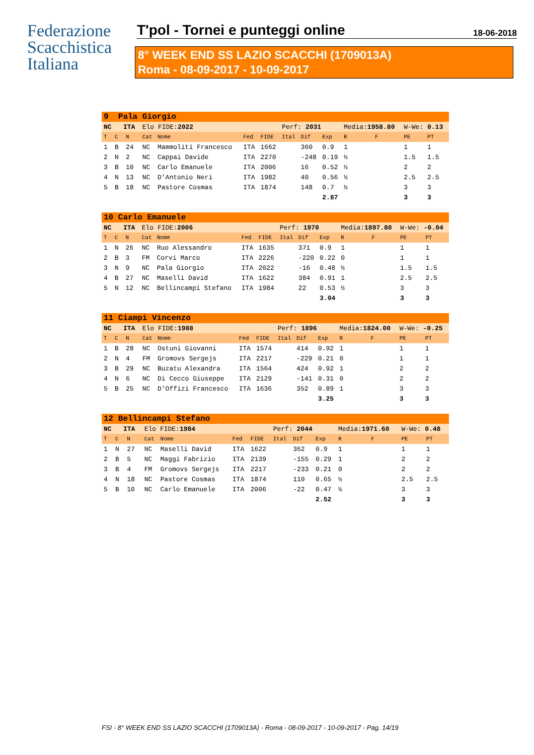Federazione
Scacchistica
Italiana
T'pol - Tornei e punteggi online 18-06-2018
8° WEEK END SS LAZIO SCACCHI (1709013A)
Roma - 08-09-2017 - 10-09-2017
| 9 Pala Giorgio | | | | | | | | | | | | | |
| NC ITA | | | Elo FIDE: 2022 | | | | Perf: 2031 | | | Media: 1958.80 | | W-We: 0.13 | |
| T | C | N | Cat | Nome | Fed | FIDE | Ital | Dif | Exp | R | F | PE | PT |
| 1 | B | 24 | NC | Mammoliti Francesco | ITA | 1662 | | 360 | 0.9 | 1 | | 1 | 1 |
| 2 | N | 2 | NC | Cappai Davide | ITA | 2270 | | -248 | 0.19 | ½ | | 1.5 | 1.5 |
| 3 | B | 10 | NC | Carlo Emanuele | ITA | 2006 | | 16 | 0.52 | ½ | | 2 | 2 |
| 4 | N | 13 | NC | D'Antonio Neri | ITA | 1982 | | 40 | 0.56 | ½ | | 2.5 | 2.5 |
| 5 | B | 18 | NC | Pastore Cosmas | ITA | 1874 | | 148 | 0.7 | ½ | | 3 | 3 |
| | | | | | | | | | 2.87 | | | 3 | 3 |
| 10 Carlo Emanuele | | | | | | | | | | | | | |
| NC ITA | | | Elo FIDE: 2006 | | | | Perf: 1970 | | | Media: 1897.80 | | W-We: -0.04 | |
| T | C | N | Cat | Nome | Fed | FIDE | Ital | Dif | Exp | R | F | PE | PT |
| 1 | N | 26 | NC | Ruo Alessandro | ITA | 1635 | | 371 | 0.9 | 1 | | 1 | 1 |
| 2 | B | 3 | FM | Corvi Marco | ITA | 2226 | | -220 | 0.22 | 0 | | 1 | 1 |
| 3 | N | 9 | NC | Pala Giorgio | ITA | 2022 | | -16 | 0.48 | ½ | | 1.5 | 1.5 |
| 4 | B | 27 | NC | Maselli David | ITA | 1622 | | 384 | 0.91 | 1 | | 2.5 | 2.5 |
| 5 | N | 12 | NC | Bellincampi Stefano | ITA | 1984 | | 22 | 0.53 | ½ | | 3 | 3 |
| | | | | | | | | | 3.04 | | | 3 | 3 |
| 11 Ciampi Vincenzo | | | | | | | | | | | | | |
| NC ITA | | | Elo FIDE: 1988 | | | | Perf: 1896 | | | Media: 1824.00 | | W-We: -0.25 | |
| T | C | N | Cat | Nome | Fed | FIDE | Ital | Dif | Exp | R | F | PE | PT |
| 1 | B | 28 | NC | Ostuni Giovanni | ITA | 1574 | | 414 | 0.92 | 1 | | 1 | 1 |
| 2 | N | 4 | FM | Gromovs Sergejs | ITA | 2217 | | -229 | 0.21 | 0 | | 1 | 1 |
| 3 | B | 29 | NC | Buzatu Alexandra | ITA | 1564 | | 424 | 0.92 | 1 | | 2 | 2 |
| 4 | N | 6 | NC | Di Cecco Giuseppe | ITA | 2129 | | -141 | 0.31 | 0 | | 2 | 2 |
| 5 | B | 25 | NC | D'Offizi Francesco | ITA | 1636 | | 352 | 0.89 | 1 | | 3 | 3 |
| | | | | | | | | | 3.25 | | | 3 | 3 |
| 12 Bellincampi Stefano | | | | | | | | | | | | | |
| NC ITA | | | Elo FIDE: 1984 | | | | Perf: 2044 | | | Media: 1971.60 | | W-We: 0.48 | |
| T | C | N | Cat | Nome | Fed | FIDE | Ital | Dif | Exp | R | F | PE | PT |
| 1 | N | 27 | NC | Maselli David | ITA | 1622 | | 362 | 0.9 | 1 | | 1 | 1 |
| 2 | B | 5 | NC | Maggi Fabrizio | ITA | 2139 | | -155 | 0.29 | 1 | | 2 | 2 |
| 3 | B | 4 | FM | Gromovs Sergejs | ITA | 2217 | | -233 | 0.21 | 0 | | 2 | 2 |
| 4 | N | 18 | NC | Pastore Cosmas | ITA | 1874 | | 110 | 0.65 | ½ | | 2.5 | 2.5 |
| 5 | B | 10 | NC | Carlo Emanuele | ITA | 2006 | | -22 | 0.47 | ½ | | 3 | 3 |
| | | | | | | | | | 2.52 | | | 3 | 3 |
FSI - 8° WEEK END SS LAZIO SCACCHI (1709013A) - Roma - 08-09-2017 - 10-09-2017 - Pag. 14/19